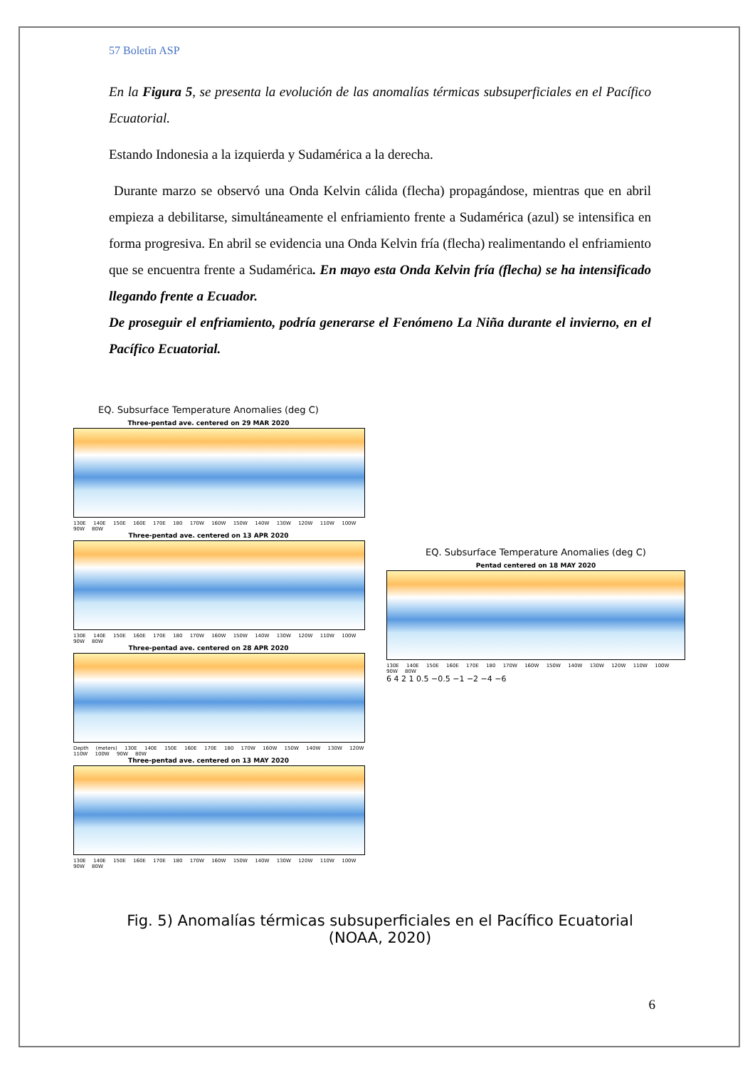57 Boletín ASP
En la Figura 5, se presenta la evolución de las anomalías térmicas subsuperficiales en el Pacífico Ecuatorial.
Estando Indonesia a la izquierda y Sudamérica a la derecha.
Durante marzo se observó una Onda Kelvin cálida (flecha) propagándose, mientras que en abril empieza a debilitarse, simultáneamente el enfriamiento frente a Sudamérica (azul) se intensifica en forma progresiva. En abril se evidencia una Onda Kelvin fría (flecha) realimentando el enfriamiento que se encuentra frente a Sudamérica. En mayo esta Onda Kelvin fría (flecha) se ha intensificado llegando frente a Ecuador.
De proseguir el enfriamiento, podría generarse el Fenómeno La Niña durante el invierno, en el Pacífico Ecuatorial.
EQ. Subsurface Temperature Anomalies (deg C)
Three-pentad ave. centered on 29 MAR 2020
130E 140E 150E 160E 170E 180 170W 160W 150W 140W 130W 120W 110W 100W 90W 80W
Three-pentad ave. centered on 13 APR 2020
130E 140E 150E 160E 170E 180 170W 160W 150W 140W 130W 120W 110W 100W 90W 80W
Three-pentad ave. centered on 28 APR 2020
Depth (meters) 130E 140E 150E 160E 170E 180 170W 160W 150W 140W 130W 120W 110W 100W 90W 80W
Three-pentad ave. centered on 13 MAY 2020
130E 140E 150E 160E 170E 180 170W 160W 150W 140W 130W 120W 110W 100W 90W 80W
EQ. Subsurface Temperature Anomalies (deg C)
Pentad centered on 18 MAY 2020
130E 140E 150E 160E 170E 180 170W 160W 150W 140W 130W 120W 110W 100W 90W 80W
6 4 2 1 0.5 −0.5 −1 −2 −4 −6
Fig. 5) Anomalías térmicas subsuperficiales en el Pacífico Ecuatorial
(NOAA, 2020)
6